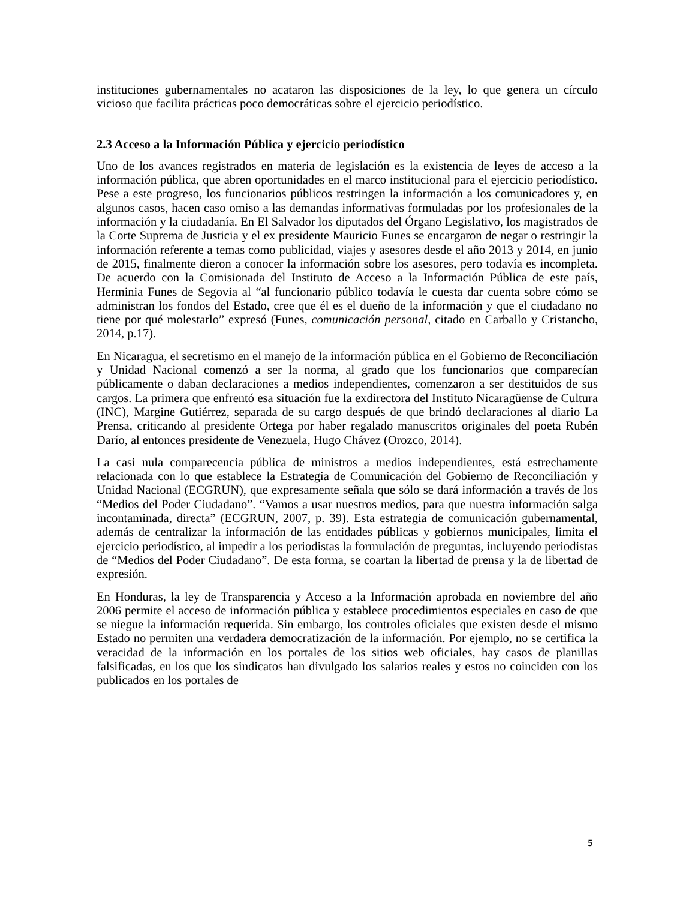instituciones gubernamentales no acataron las disposiciones de la ley, lo que genera un círculo vicioso que facilita prácticas poco democráticas sobre el ejercicio periodístico.
2.3 Acceso a la Información Pública y ejercicio periodístico
Uno de los avances registrados en materia de legislación es la existencia de leyes de acceso a la información pública, que abren oportunidades en el marco institucional para el ejercicio periodístico. Pese a este progreso, los funcionarios públicos restringen la información a los comunicadores y, en algunos casos, hacen caso omiso a las demandas informativas formuladas por los profesionales de la información y la ciudadanía. En El Salvador los diputados del Órgano Legislativo, los magistrados de la Corte Suprema de Justicia y el ex presidente Mauricio Funes se encargaron de negar o restringir la información referente a temas como publicidad, viajes y asesores desde el año 2013 y 2014, en junio de 2015, finalmente dieron a conocer la información sobre los asesores, pero todavía es incompleta. De acuerdo con la Comisionada del Instituto de Acceso a la Información Pública de este país, Herminia Funes de Segovia al “al funcionario público todavía le cuesta dar cuenta sobre cómo se administran los fondos del Estado, cree que él es el dueño de la información y que el ciudadano no tiene por qué molestarlo” expresó (Funes, comunicación personal, citado en Carballo y Cristancho, 2014, p.17).
En Nicaragua, el secretismo en el manejo de la información pública en el Gobierno de Reconciliación y Unidad Nacional comenzó a ser la norma, al grado que los funcionarios que comparecían públicamente o daban declaraciones a medios independientes, comenzaron a ser destituidos de sus cargos. La primera que enfrentó esa situación fue la exdirectora del Instituto Nicaragüense de Cultura (INC), Margine Gutiérrez, separada de su cargo después de que brindó declaraciones al diario La Prensa, criticando al presidente Ortega por haber regalado manuscritos originales del poeta Rubén Darío, al entonces presidente de Venezuela, Hugo Chávez (Orozco, 2014).
La casi nula comparecencia pública de ministros a medios independientes, está estrechamente relacionada con lo que establece la Estrategia de Comunicación del Gobierno de Reconciliación y Unidad Nacional (ECGRUN), que expresamente señala que sólo se dará información a través de los “Medios del Poder Ciudadano”. “Vamos a usar nuestros medios, para que nuestra información salga incontaminada, directa” (ECGRUN, 2007, p. 39). Esta estrategia de comunicación gubernamental, además de centralizar la información de las entidades públicas y gobiernos municipales, limita el ejercicio periodístico, al impedir a los periodistas la formulación de preguntas, incluyendo periodistas de “Medios del Poder Ciudadano”. De esta forma, se coartan la libertad de prensa y la de libertad de expresión.
En Honduras, la ley de Transparencia y Acceso a la Información aprobada en noviembre del año 2006 permite el acceso de información pública y establece procedimientos especiales en caso de que se niegue la información requerida. Sin embargo, los controles oficiales que existen desde el mismo Estado no permiten una verdadera democratización de la información. Por ejemplo, no se certifica la veracidad de la información en los portales de los sitios web oficiales, hay casos de planillas falsificadas, en los que los sindicatos han divulgado los salarios reales y estos no coinciden con los publicados en los portales de
5